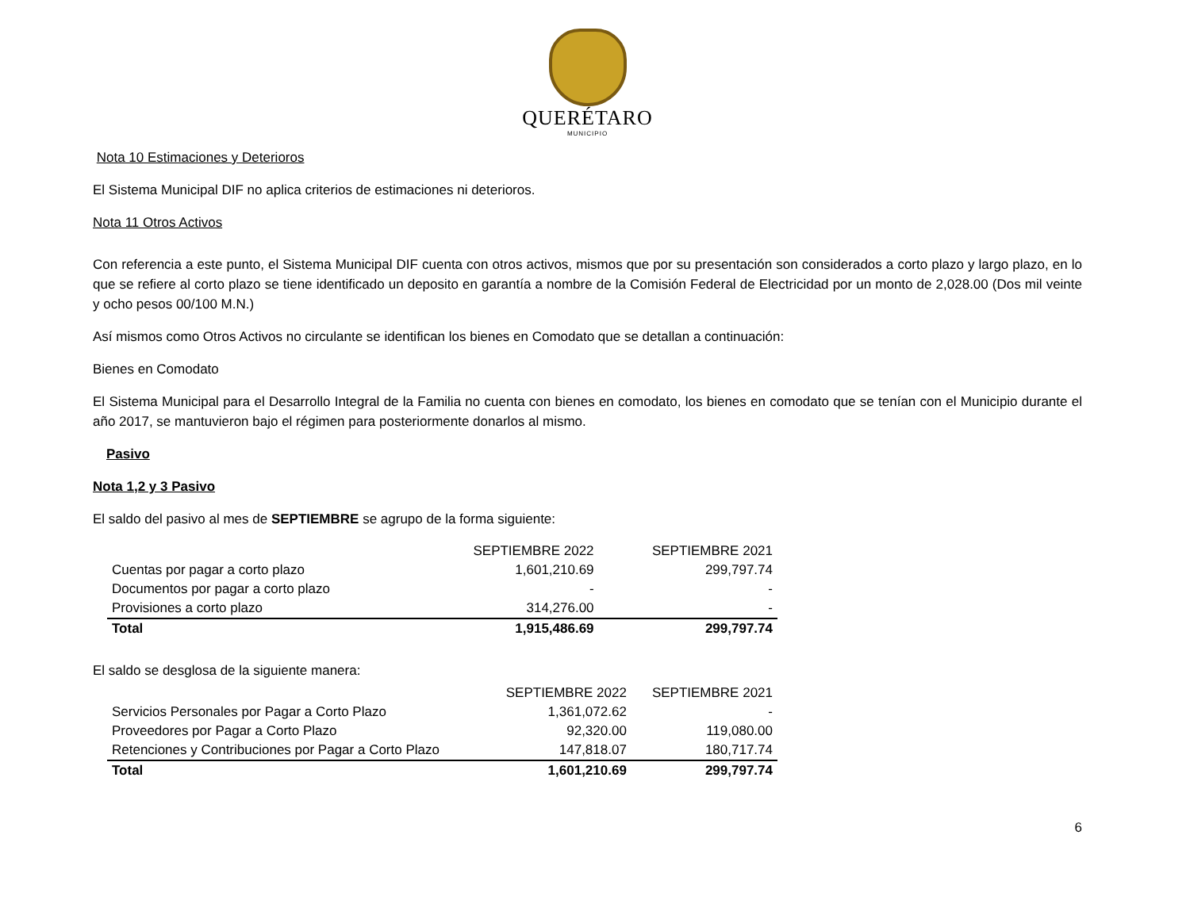QUERÉTARO
MUNICIPIO
Nota 10 Estimaciones y Deterioros
El Sistema Municipal DIF no aplica criterios de estimaciones ni deterioros.
Nota 11 Otros Activos
Con referencia a este punto, el Sistema Municipal DIF cuenta con otros activos, mismos que por su presentación son considerados a corto plazo y largo plazo, en lo que se refiere al corto plazo se tiene identificado un deposito en garantía a nombre de la Comisión Federal de Electricidad por un monto de 2,028.00 (Dos mil veinte y ocho pesos 00/100 M.N.)
Así mismos como Otros Activos no circulante se identifican los bienes en Comodato que se detallan a continuación:
Bienes en Comodato
El Sistema Municipal para el Desarrollo Integral de la Familia no cuenta con bienes en comodato, los bienes en comodato que se tenían con el Municipio durante el año 2017, se mantuvieron bajo el régimen para posteriormente donarlos al mismo.
Pasivo
Nota 1,2 y 3 Pasivo
El saldo del pasivo al mes de SEPTIEMBRE se agrupo de la forma siguiente:
| | SEPTIEMBRE 2022 | SEPTIEMBRE 2021 |
| --- | --- | --- |
| Cuentas por pagar a corto plazo | 1,601,210.69 | 299,797.74 |
| Documentos por pagar a corto plazo | - | - |
| Provisiones a corto plazo | 314,276.00 | - |
| Total | 1,915,486.69 | 299,797.74 |
El saldo se desglosa de la siguiente manera:
| | SEPTIEMBRE 2022 | SEPTIEMBRE 2021 |
| --- | --- | --- |
| Servicios Personales por Pagar a Corto Plazo | 1,361,072.62 | - |
| Proveedores por Pagar a Corto Plazo | 92,320.00 | 119,080.00 |
| Retenciones y Contribuciones por Pagar a Corto Plazo | 147,818.07 | 180,717.74 |
| Total | 1,601,210.69 | 299,797.74 |
6